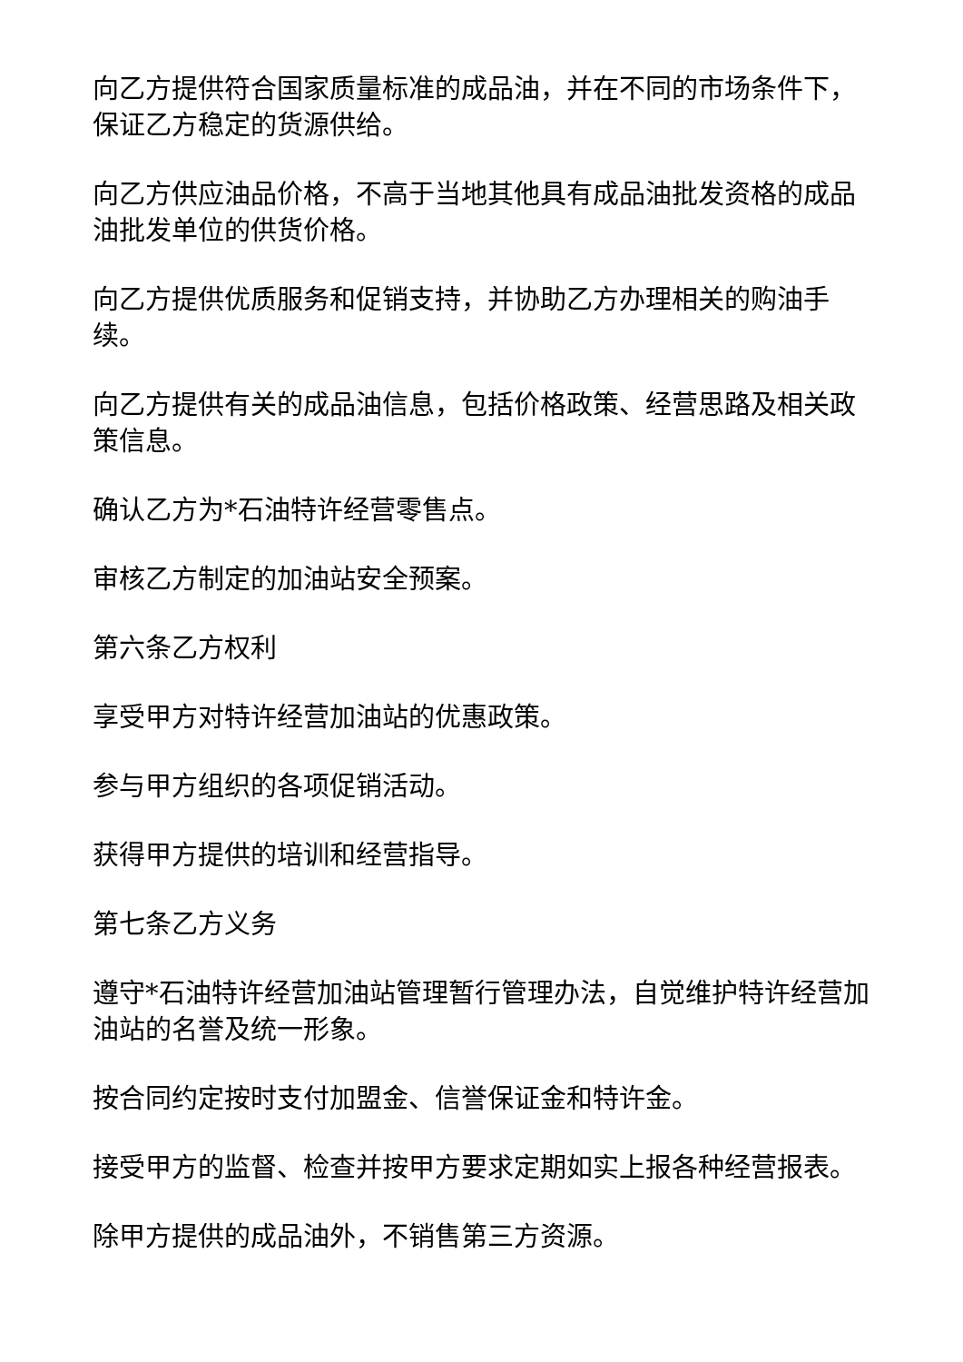向乙方提供符合国家质量标准的成品油，并在不同的市场条件下，保证乙方稳定的货源供给。
向乙方供应油品价格，不高于当地其他具有成品油批发资格的成品油批发单位的供货价格。
向乙方提供优质服务和促销支持，并协助乙方办理相关的购油手续。
向乙方提供有关的成品油信息，包括价格政策、经营思路及相关政策信息。
确认乙方为*石油特许经营零售点。
审核乙方制定的加油站安全预案。
第六条乙方权利
享受甲方对特许经营加油站的优惠政策。
参与甲方组织的各项促销活动。
获得甲方提供的培训和经营指导。
第七条乙方义务
遵守*石油特许经营加油站管理暂行管理办法，自觉维护特许经营加油站的名誉及统一形象。
按合同约定按时支付加盟金、信誉保证金和特许金。
接受甲方的监督、检查并按甲方要求定期如实上报各种经营报表。
除甲方提供的成品油外，不销售第三方资源。